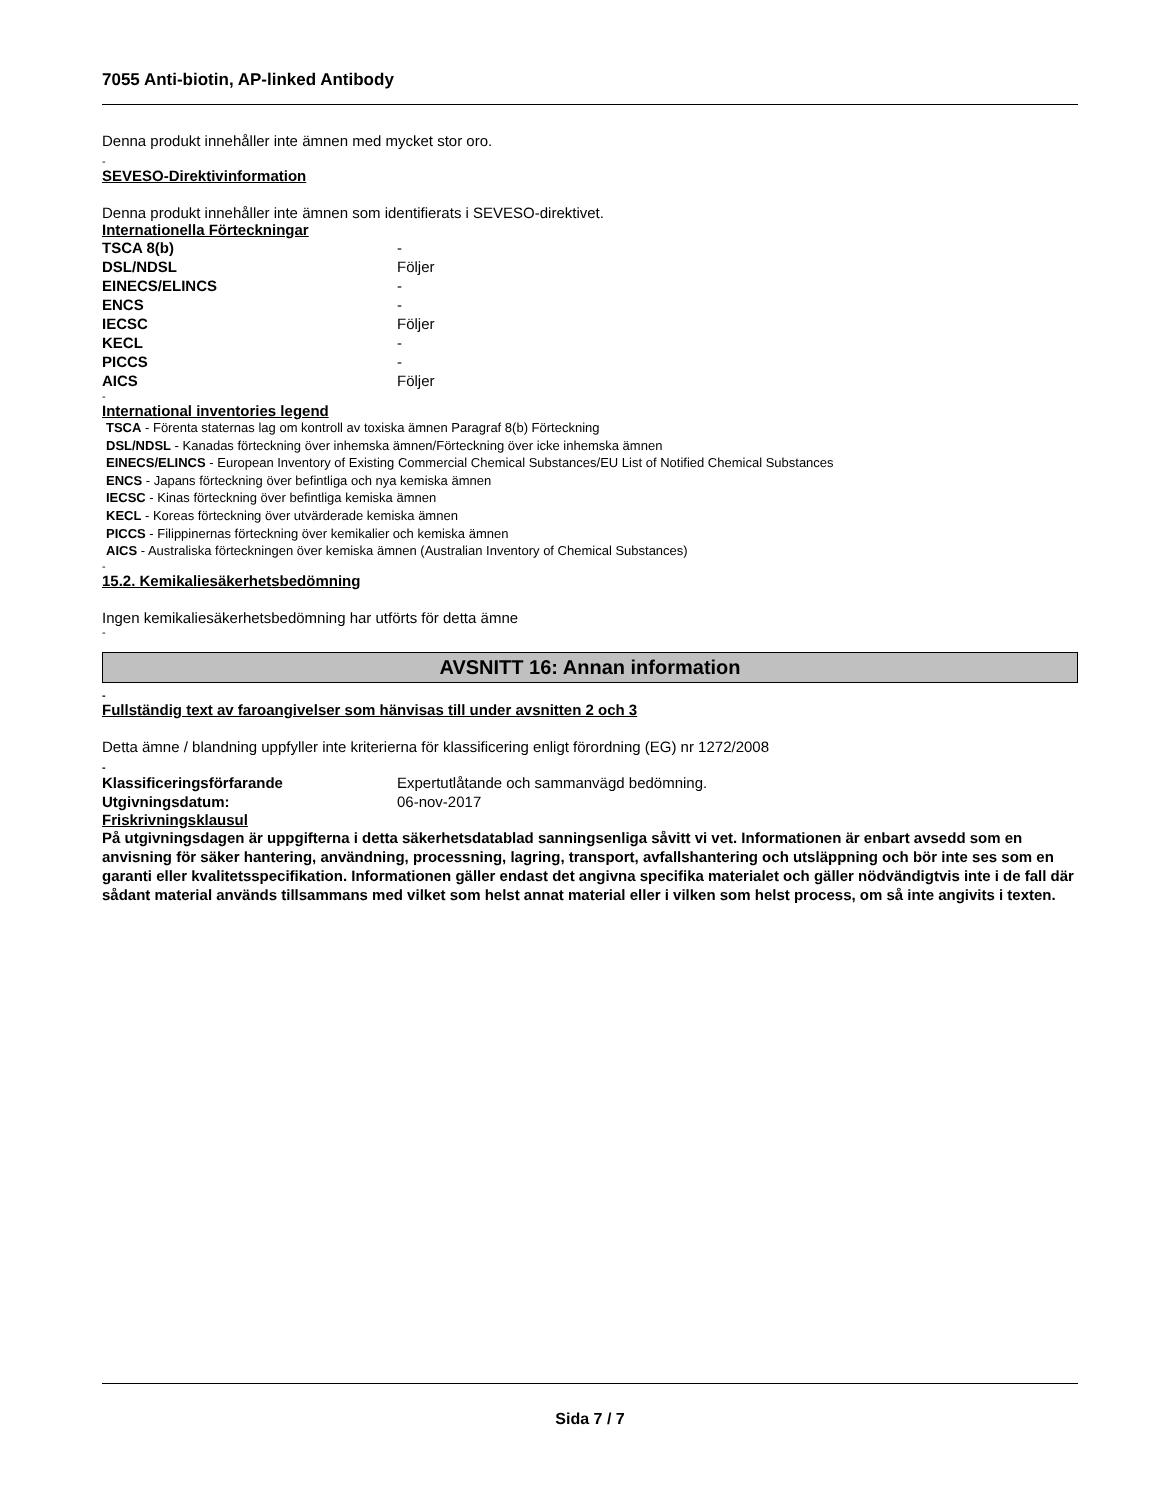7055 Anti-biotin, AP-linked Antibody
Denna produkt innehåller inte ämnen med mycket stor oro.
-
SEVESO-Direktivinformation
Denna produkt innehåller inte ämnen som identifierats i SEVESO-direktivet.
Internationella Förteckningar
| TSCA 8(b) | - |
| DSL/NDSL | Följer |
| EINECS/ELINCS | - |
| ENCS | - |
| IECSC | Följer |
| KECL | - |
| PICCS | - |
| AICS | Följer |
-
International inventories legend
TSCA - Förenta staternas lag om kontroll av toxiska ämnen Paragraf 8(b) Förteckning
DSL/NDSL - Kanadas förteckning över inhemska ämnen/Förteckning över icke inhemska ämnen
EINECS/ELINCS - European Inventory of Existing Commercial Chemical Substances/EU List of Notified Chemical Substances
ENCS - Japans förteckning över befintliga och nya kemiska ämnen
IECSC - Kinas förteckning över befintliga kemiska ämnen
KECL - Koreas förteckning över utvärderade kemiska ämnen
PICCS - Filippinernas förteckning över kemikalier och kemiska ämnen
AICS - Australiska förteckningen över kemiska ämnen (Australian Inventory of Chemical Substances)
-
15.2. Kemikaliesäkerhetsbedömning
Ingen kemikaliesäkerhetsbedömning har utförts för detta ämne
-
AVSNITT 16: Annan information
-
Fullständig text av faroangivelser som hänvisas till under avsnitten 2 och 3
Detta ämne / blandning uppfyller inte kriterierna för klassificering enligt förordning (EG) nr 1272/2008
-
| Klassificeringsförfarande | Expertutlåtande och sammanvägd bedömning. |
| Utgivningsdatum: | 06-nov-2017 |
Friskrivningsklausul
På utgivningsdagen är uppgifterna i detta säkerhetsdatablad sanningsenliga såvitt vi vet. Informationen är enbart avsedd som en anvisning för säker hantering, användning, processning, lagring, transport, avfallshantering och utsläppning och bör inte ses som en garanti eller kvalitetsspecifikation. Informationen gäller endast det angivna specifika materialet och gäller nödvändigtvis inte i de fall där sådant material används tillsammans med vilket som helst annat material eller i vilken som helst process, om så inte angivits i texten.
Sida 7 / 7